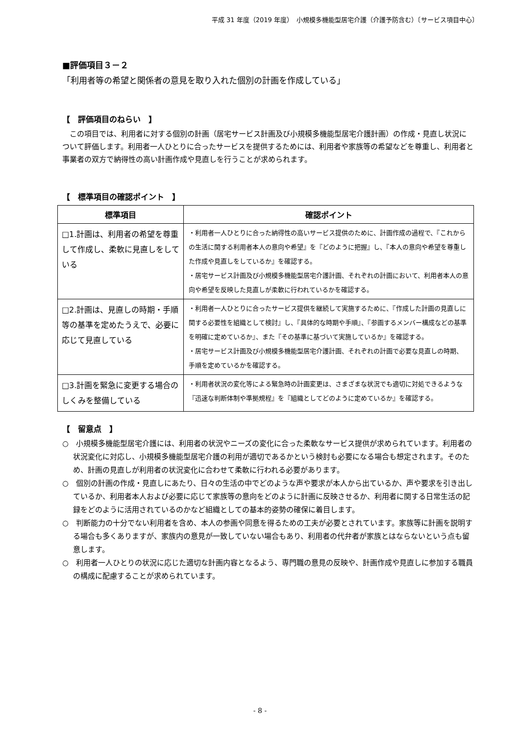平成 31 年度（2019 年度）　小規模多機能型居宅介護（介護予防含む）〔サービス項目中心〕
■評価項目３－２
「利用者等の希望と関係者の意見を取り入れた個別の計画を作成している」
【　評価項目のねらい　】
　この項目では、利用者に対する個別の計画（居宅サービス計画及び小規模多機能型居宅介護計画）の作成・見直し状況について評価します。利用者一人ひとりに合ったサービスを提供するためには、利用者や家族等の希望などを尊重し、利用者と事業者の双方で納得性の高い計画作成や見直しを行うことが求められます。
【　標準項目の確認ポイント　】
| 標準項目 | 確認ポイント |
| --- | --- |
| □1.計画は、利用者の希望を尊重して作成し、柔軟に見直しをしている | ・利用者一人ひとりに合った納得性の高いサービス提供のために、計画作成の過程で、『これからの生活に関する利用者本人の意向や希望』を『どのように把握』し、『本人の意向や希望を尊重した作成や見直しをしているか』を確認する。 ・居宅サービス計画及び小規模多機能型居宅介護計画、それぞれの計画において、利用者本人の意向や希望を反映した見直しが柔軟に行われているかを確認する。 |
| □2.計画は、見直しの時期・手順等の基準を定めたうえで、必要に応じて見直している | ・利用者一人ひとりに合ったサービス提供を継続して実施するために、『作成した計画の見直しに関する必要性を組織として検討』し、『具体的な時期や手順』、『参画するメンバー構成などの基準を明確に定めているか』、また『その基準に基づいて実施しているか』を確認する。 ・居宅サービス計画及び小規模多機能型居宅介護計画、それぞれの計画で必要な見直しの時期、手順を定めているかを確認する。 |
| □3.計画を緊急に変更する場合のしくみを整備している | ・利用者状況の変化等による緊急時の計画変更は、さまざまな状況でも適切に対処できるような『迅速な判断体制や準拠規程』を『組織としてどのように定めているか』を確認する。 |
【　留意点　】
○　小規模多機能型居宅介護には、利用者の状況やニーズの変化に合った柔軟なサービス提供が求められています。利用者の状況変化に対応し、小規模多機能型居宅介護の利用が適切であるかという検討も必要になる場合も想定されます。そのため、計画の見直しが利用者の状況変化に合わせて柔軟に行われる必要があります。
○　個別の計画の作成・見直しにあたり、日々の生活の中でどのような声や要求が本人から出ているか、声や要求を引き出しているか、利用者本人および必要に応じて家族等の意向をどのように計画に反映させるか、利用者に関する日常生活の記録をどのように活用されているのかなど組織としての基本的姿勢の確保に着目します。
○　判断能力の十分でない利用者を含め、本人の参画や同意を得るための工夫が必要とされています。家族等に計画を説明する場合も多くありますが、家族内の意見が一致していない場合もあり、利用者の代弁者が家族とはならないという点も留意します。
○　利用者一人ひとりの状況に応じた適切な計画内容となるよう、専門職の意見の反映や、計画作成や見直しに参加する職員の構成に配慮することが求められています。
- 8 -